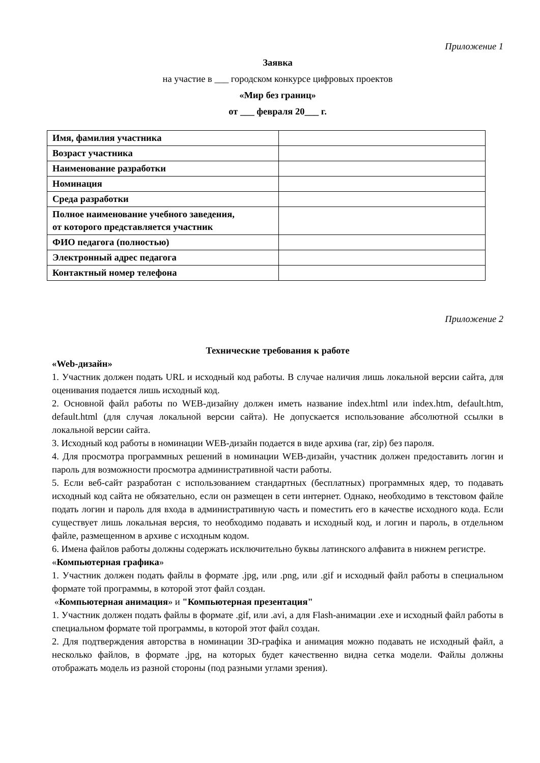Приложение 1
Заявка
на участие в ___ городском конкурсе цифровых проектов
«Мир без границ»
от ___ февраля 20___ г.
| Имя, фамилия участника | |
| Возраст участника | |
| Наименование разработки | |
| Номинация | |
| Среда разработки | |
| Полное наименование учебного заведения, от которого представляется участник | |
| ФИО педагога (полностью) | |
| Электронный адрес педагога | |
| Контактный номер телефона | |
Приложение 2
Технические требования к работе
«Web-дизайн»
1. Участник должен подать URL и исходный код работы. В случае наличия лишь локальной версии сайта, для оценивания подается лишь исходный код.
2. Основной файл работы по WEB-дизайну должен иметь название index.html или index.htm, default.htm, default.html (для случая локальной версии сайта). Не допускается использование абсолютной ссылки в локальной версии сайта.
3. Исходный код работы в номинации WEB-дизайн подается в виде архива (rar, zip) без пароля.
4. Для просмотра программных решений в номинации WEB-дизайн, участник должен предоставить логин и пароль для возможности просмотра административной части работы.
5. Если веб-сайт разработан с использованием стандартных (бесплатных) программных ядер, то подавать исходный код сайта не обязательно, если он размещен в сети интернет. Однако, необходимо в текстовом файле подать логин и пароль для входа в административную часть и поместить его в качестве исходного кода. Если существует лишь локальная версия, то необходимо подавать и исходный код, и логин и пароль, в отдельном файле, размещенном в архиве с исходным кодом.
6. Имена файлов работы должны содержать исключительно буквы латинского алфавита в нижнем регистре.
«Компьютерная графика»
1. Участник должен подать файлы в формате .jpg, или .png, или .gif и исходный файл работы в специальном формате той программы, в которой этот файл создан.
«Компьютерная анимация» и "Компьютерная презентация"
1. Участник должен подать файлы в формате .gif, или .avi, а для Flash-анимации .exe и исходный файл работы в специальном формате той программы, в которой этот файл создан.
2. Для подтверждения авторства в номинации 3D-графіка и анимация можно подавать не исходный файл, а несколько файлов, в формате .jpg, на которых будет качественно видна сетка модели. Файлы должны отображать модель из разной стороны (под разными углами зрения).